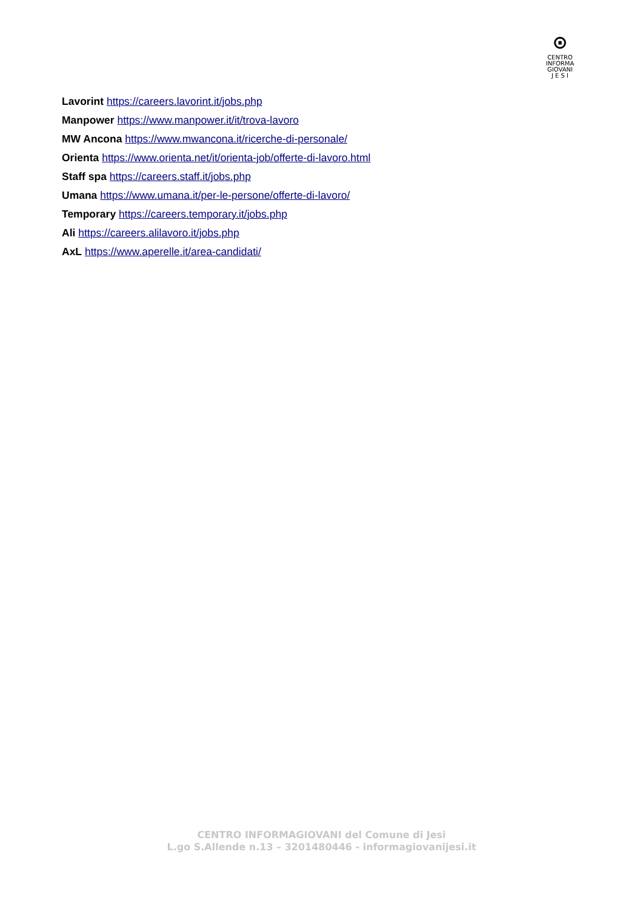⊙
CENTRO
INFORMA
GIOVANI
J E S I
Lavorint https://careers.lavorint.it/jobs.php
Manpower https://www.manpower.it/it/trova-lavoro
MW Ancona https://www.mwancona.it/ricerche-di-personale/
Orienta https://www.orienta.net/it/orienta-job/offerte-di-lavoro.html
Staff spa https://careers.staff.it/jobs.php
Umana https://www.umana.it/per-le-persone/offerte-di-lavoro/
Temporary https://careers.temporary.it/jobs.php
Ali https://careers.alilavoro.it/jobs.php
AxL https://www.aperelle.it/area-candidati/
CENTRO INFORMAGIOVANI del Comune di Jesi
L.go S.Allende n.13 – 3201480446 - informagiovanijesi.it